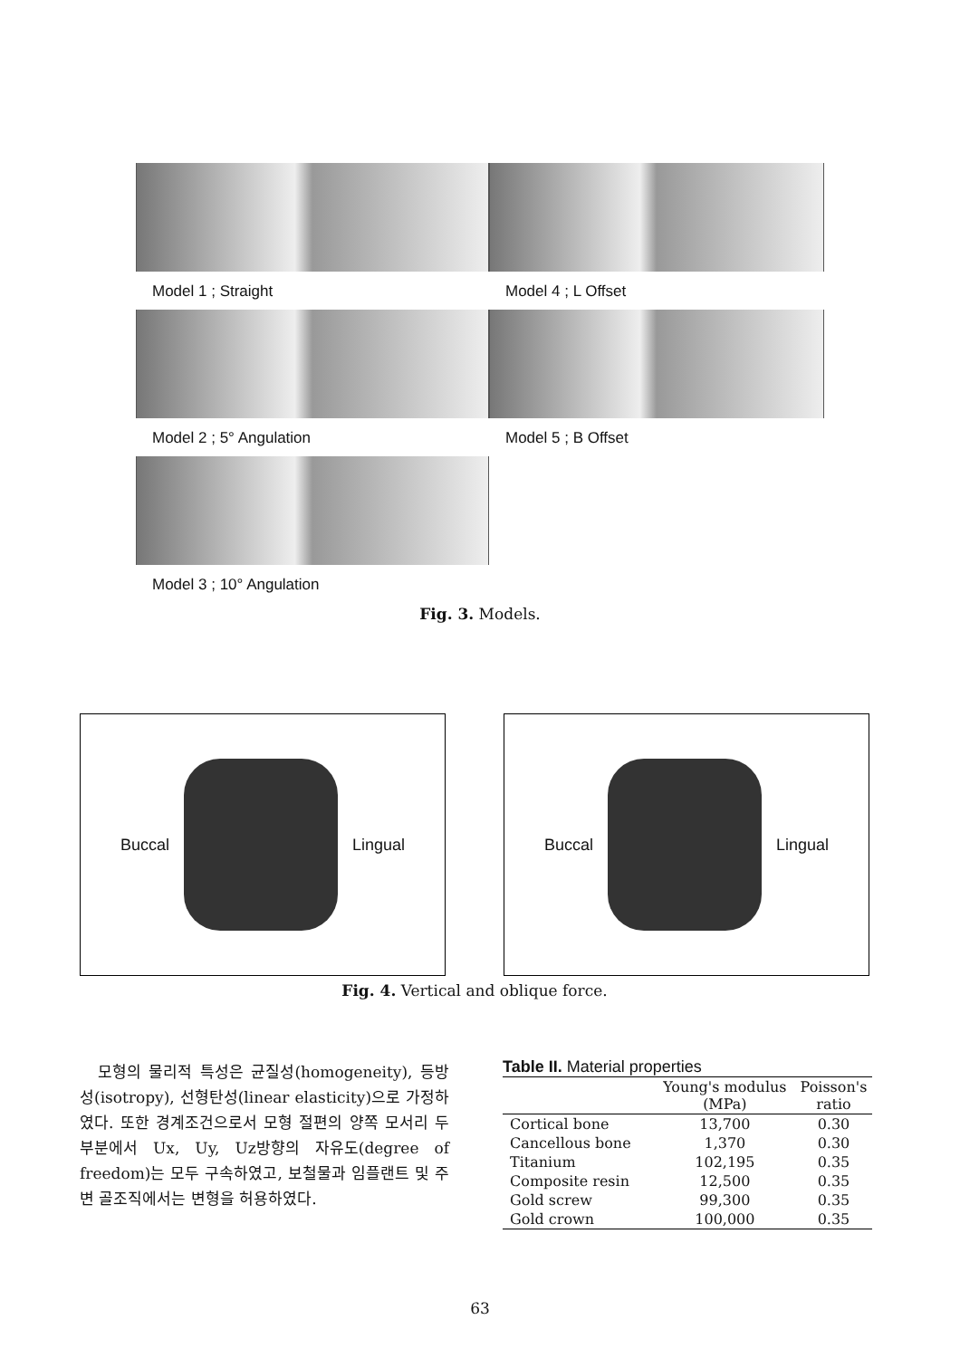Model 1 ; Straight
Model 4 ; L Offset
Model 2 ; 5° Angulation
Model 5 ; B Offset
Model 3 ; 10° Angulation
Fig. 3. Models.
Buccal Lingual Buccal Lingual
Fig. 4. Vertical and oblique force.
모형의 물리적 특성은 균질성(homogeneity), 등방성(isotropy), 선형탄성(linear elasticity)으로 가정하였다. 또한 경계조건으로서 모형 절편의 양쪽 모서리 두 부분에서 Ux, Uy, Uz방향의 자유도(degree of freedom)는 모두 구속하였고, 보철물과 임플랜트 및 주변 골조직에서는 변형을 허용하였다.
Table II. Material properties
| | Young's modulus (MPa) | Poisson's ratio |
| --- | --- | --- |
| Cortical bone | 13,700 | 0.30 |
| Cancellous bone | 1,370 | 0.30 |
| Titanium | 102,195 | 0.35 |
| Composite resin | 12,500 | 0.35 |
| Gold screw | 99,300 | 0.35 |
| Gold crown | 100,000 | 0.35 |
63